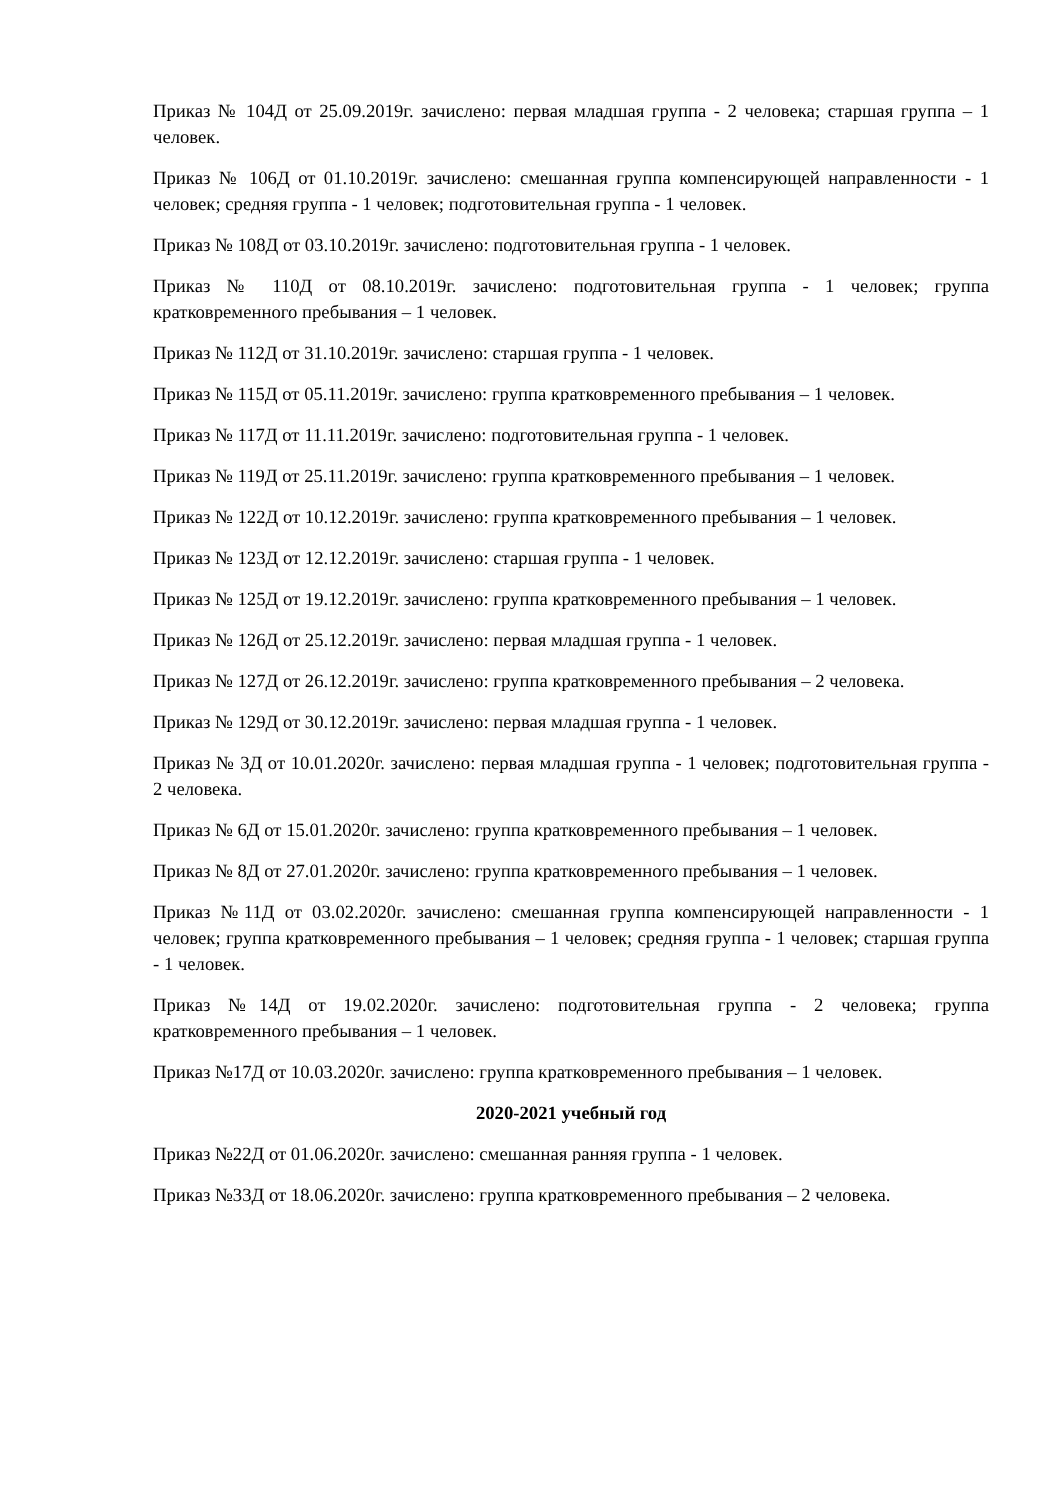Приказ № 104Д от 25.09.2019г. зачислено: первая младшая группа - 2 человека; старшая группа – 1 человек.
Приказ № 106Д от 01.10.2019г. зачислено: смешанная группа компенсирующей направленности - 1 человек; средняя группа - 1 человек; подготовительная группа - 1 человек.
Приказ № 108Д от 03.10.2019г. зачислено: подготовительная группа - 1 человек.
Приказ № 110Д от 08.10.2019г. зачислено: подготовительная группа - 1 человек; группа кратковременного пребывания – 1 человек.
Приказ № 112Д от 31.10.2019г. зачислено: старшая группа - 1 человек.
Приказ № 115Д от 05.11.2019г. зачислено: группа кратковременного пребывания – 1 человек.
Приказ № 117Д от 11.11.2019г. зачислено: подготовительная группа - 1 человек.
Приказ № 119Д от 25.11.2019г. зачислено: группа кратковременного пребывания – 1 человек.
Приказ № 122Д от 10.12.2019г. зачислено: группа кратковременного пребывания – 1 человек.
Приказ № 123Д от 12.12.2019г. зачислено: старшая группа - 1 человек.
Приказ № 125Д от 19.12.2019г. зачислено: группа кратковременного пребывания – 1 человек.
Приказ № 126Д от 25.12.2019г. зачислено: первая младшая группа - 1 человек.
Приказ № 127Д от 26.12.2019г. зачислено: группа кратковременного пребывания – 2 человека.
Приказ № 129Д от 30.12.2019г. зачислено: первая младшая группа - 1 человек.
Приказ № 3Д от 10.01.2020г. зачислено: первая младшая группа - 1 человек; подготовительная группа - 2 человека.
Приказ № 6Д от 15.01.2020г. зачислено: группа кратковременного пребывания – 1 человек.
Приказ № 8Д от 27.01.2020г. зачислено: группа кратковременного пребывания – 1 человек.
Приказ №11Д от 03.02.2020г. зачислено: смешанная группа компенсирующей направленности - 1 человек; группа кратковременного пребывания – 1 человек; средняя группа - 1 человек; старшая группа - 1 человек.
Приказ №14Д от 19.02.2020г. зачислено: подготовительная группа - 2 человека; группа кратковременного пребывания – 1 человек.
Приказ №17Д от 10.03.2020г. зачислено: группа кратковременного пребывания – 1 человек.
2020-2021 учебный год
Приказ №22Д от 01.06.2020г. зачислено: смешанная ранняя группа - 1 человек.
Приказ №33Д от 18.06.2020г. зачислено: группа кратковременного пребывания – 2 человека.